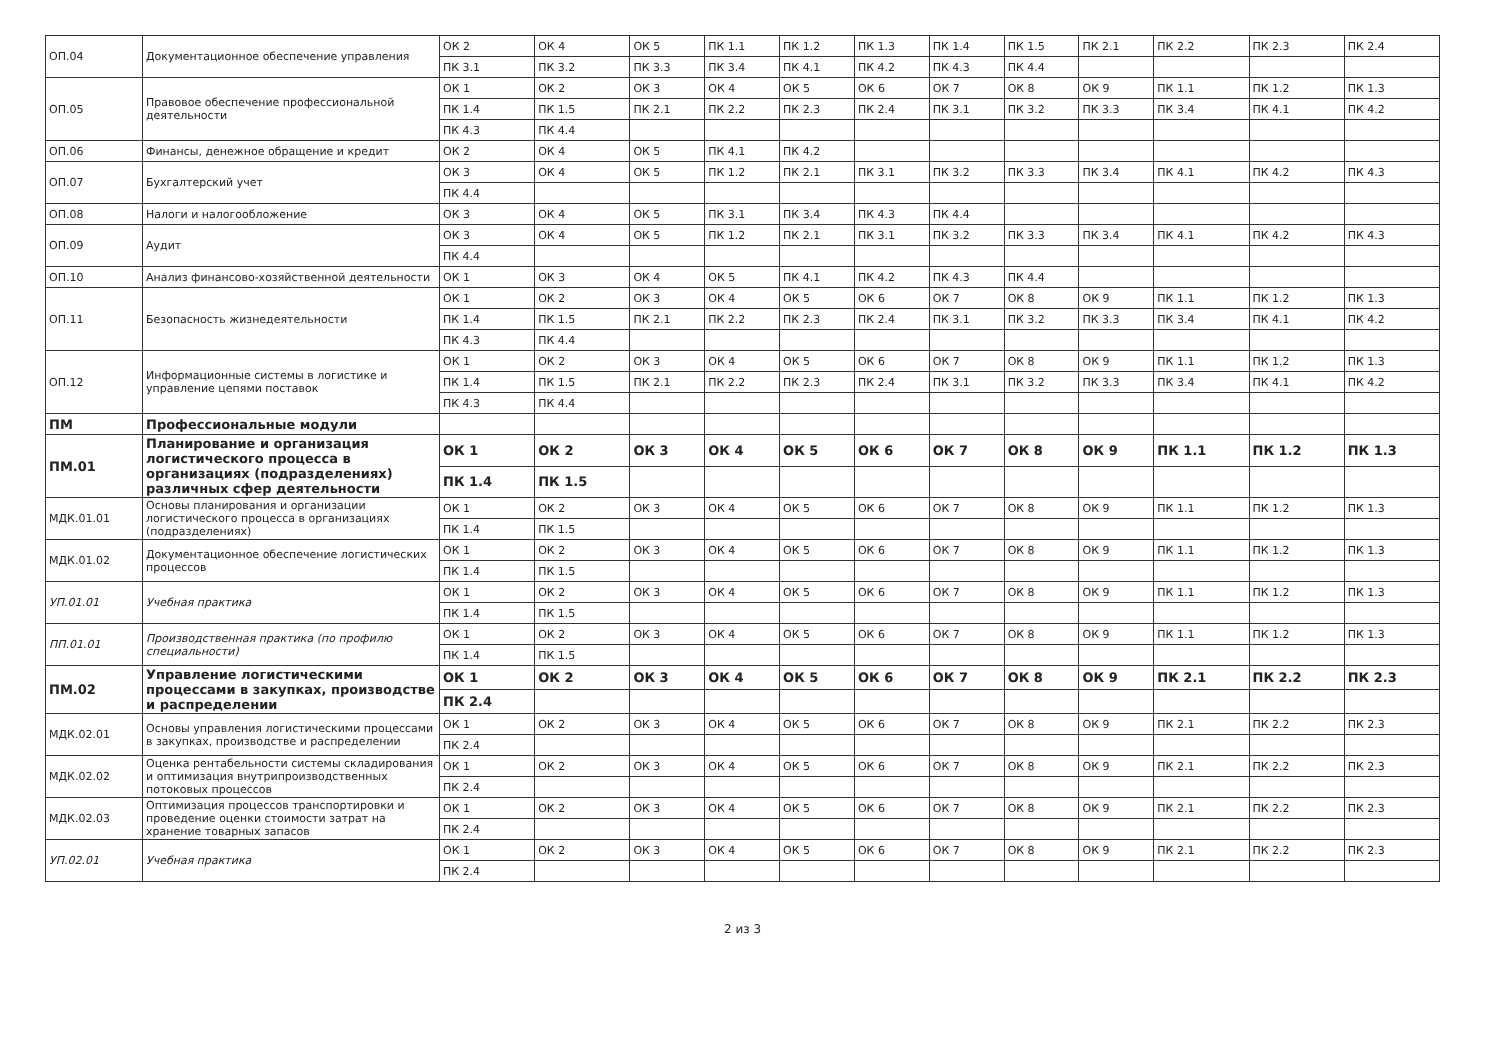| ОП.04 | Документационное обеспечение управления | ОК 2 | ОК 4 | ОК 5 | ПК 1.1 | ПК 1.2 | ПК 1.3 | ПК 1.4 | ПК 1.5 | ПК 2.1 | ПК 2.2 | ПК 2.3 | ПК 2.4 |
| | | ПК 3.1 | ПК 3.2 | ПК 3.3 | ПК 3.4 | ПК 4.1 | ПК 4.2 | ПК 4.3 | ПК 4.4 | | | | |
| ОП.05 | Правовое обеспечение профессиональной деятельности | ОК 1 | ОК 2 | ОК 3 | ОК 4 | ОК 5 | ОК 6 | ОК 7 | ОК 8 | ОК 9 | ПК 1.1 | ПК 1.2 | ПК 1.3 |
| | | ПК 1.4 | ПК 1.5 | ПК 2.1 | ПК 2.2 | ПК 2.3 | ПК 2.4 | ПК 3.1 | ПК 3.2 | ПК 3.3 | ПК 3.4 | ПК 4.1 | ПК 4.2 |
| | | ПК 4.3 | ПК 4.4 | | | | | | | | | | |
| ОП.06 | Финансы, денежное обращение и кредит | ОК 2 | ОК 4 | ОК 5 | ПК 4.1 | ПК 4.2 | | | | | | | |
| ОП.07 | Бухгалтерский учет | ОК 3 | ОК 4 | ОК 5 | ПК 1.2 | ПК 2.1 | ПК 3.1 | ПК 3.2 | ПК 3.3 | ПК 3.4 | ПК 4.1 | ПК 4.2 | ПК 4.3 |
| | | ПК 4.4 | | | | | | | | | | | |
| ОП.08 | Налоги и налогообложение | ОК 3 | ОК 4 | ОК 5 | ПК 3.1 | ПК 3.4 | ПК 4.3 | ПК 4.4 | | | | | |
| ОП.09 | Аудит | ОК 3 | ОК 4 | ОК 5 | ПК 1.2 | ПК 2.1 | ПК 3.1 | ПК 3.2 | ПК 3.3 | ПК 3.4 | ПК 4.1 | ПК 4.2 | ПК 4.3 |
| | | ПК 4.4 | | | | | | | | | | | |
| ОП.10 | Анализ финансово-хозяйственной деятельности | ОК 1 | ОК 3 | ОК 4 | ОК 5 | ПК 4.1 | ПК 4.2 | ПК 4.3 | ПК 4.4 | | | | |
| ОП.11 | Безопасность жизнедеятельности | ОК 1 | ОК 2 | ОК 3 | ОК 4 | ОК 5 | ОК 6 | ОК 7 | ОК 8 | ОК 9 | ПК 1.1 | ПК 1.2 | ПК 1.3 |
| | | ПК 1.4 | ПК 1.5 | ПК 2.1 | ПК 2.2 | ПК 2.3 | ПК 2.4 | ПК 3.1 | ПК 3.2 | ПК 3.3 | ПК 3.4 | ПК 4.1 | ПК 4.2 |
| | | ПК 4.3 | ПК 4.4 | | | | | | | | | | |
| ОП.12 | Информационные системы в логистике и управление цепями поставок | ОК 1 | ОК 2 | ОК 3 | ОК 4 | ОК 5 | ОК 6 | ОК 7 | ОК 8 | ОК 9 | ПК 1.1 | ПК 1.2 | ПК 1.3 |
| | | ПК 1.4 | ПК 1.5 | ПК 2.1 | ПК 2.2 | ПК 2.3 | ПК 2.4 | ПК 3.1 | ПК 3.2 | ПК 3.3 | ПК 3.4 | ПК 4.1 | ПК 4.2 |
| | | ПК 4.3 | ПК 4.4 | | | | | | | | | | |
| ПМ | Профессиональные модули | | | | | | | | | | | | |
| ПМ.01 | Планирование и организация логистического процесса в организациях (подразделениях) различных сфер деятельности | ОК 1 | ОК 2 | ОК 3 | ОК 4 | ОК 5 | ОК 6 | ОК 7 | ОК 8 | ОК 9 | ПК 1.1 | ПК 1.2 | ПК 1.3 |
| | | ПК 1.4 | ПК 1.5 | | | | | | | | | | |
| МДК.01.01 | Основы планирования и организации логистического процесса в организациях (подразделениях) | ОК 1 | ОК 2 | ОК 3 | ОК 4 | ОК 5 | ОК 6 | ОК 7 | ОК 8 | ОК 9 | ПК 1.1 | ПК 1.2 | ПК 1.3 |
| | | ПК 1.4 | ПК 1.5 | | | | | | | | | | |
| МДК.01.02 | Документационное обеспечение логистических процессов | ОК 1 | ОК 2 | ОК 3 | ОК 4 | ОК 5 | ОК 6 | ОК 7 | ОК 8 | ОК 9 | ПК 1.1 | ПК 1.2 | ПК 1.3 |
| | | ПК 1.4 | ПК 1.5 | | | | | | | | | | |
| УП.01.01 | Учебная практика | ОК 1 | ОК 2 | ОК 3 | ОК 4 | ОК 5 | ОК 6 | ОК 7 | ОК 8 | ОК 9 | ПК 1.1 | ПК 1.2 | ПК 1.3 |
| | | ПК 1.4 | ПК 1.5 | | | | | | | | | | |
| ПП.01.01 | Производственная практика (по профилю специальности) | ОК 1 | ОК 2 | ОК 3 | ОК 4 | ОК 5 | ОК 6 | ОК 7 | ОК 8 | ОК 9 | ПК 1.1 | ПК 1.2 | ПК 1.3 |
| | | ПК 1.4 | ПК 1.5 | | | | | | | | | | |
| ПМ.02 | Управление логистическими процессами в закупках, производстве и распределении | ОК 1 | ОК 2 | ОК 3 | ОК 4 | ОК 5 | ОК 6 | ОК 7 | ОК 8 | ОК 9 | ПК 2.1 | ПК 2.2 | ПК 2.3 |
| | | ПК 2.4 | | | | | | | | | | | |
| МДК.02.01 | Основы управления логистическими процессами в закупках, производстве и распределении | ОК 1 | ОК 2 | ОК 3 | ОК 4 | ОК 5 | ОК 6 | ОК 7 | ОК 8 | ОК 9 | ПК 2.1 | ПК 2.2 | ПК 2.3 |
| | | ПК 2.4 | | | | | | | | | | | |
| МДК.02.02 | Оценка рентабельности системы складирования и оптимизация внутрипроизводственных потоковых процессов | ОК 1 | ОК 2 | ОК 3 | ОК 4 | ОК 5 | ОК 6 | ОК 7 | ОК 8 | ОК 9 | ПК 2.1 | ПК 2.2 | ПК 2.3 |
| | | ПК 2.4 | | | | | | | | | | | |
| МДК.02.03 | Оптимизация процессов транспортировки и проведение оценки стоимости затрат на хранение товарных запасов | ОК 1 | ОК 2 | ОК 3 | ОК 4 | ОК 5 | ОК 6 | ОК 7 | ОК 8 | ОК 9 | ПК 2.1 | ПК 2.2 | ПК 2.3 |
| | | ПК 2.4 | | | | | | | | | | | |
| УП.02.01 | Учебная практика | ОК 1 | ОК 2 | ОК 3 | ОК 4 | ОК 5 | ОК 6 | ОК 7 | ОК 8 | ОК 9 | ПК 2.1 | ПК 2.2 | ПК 2.3 |
| | | ПК 2.4 | | | | | | | | | | | |
2 из 3